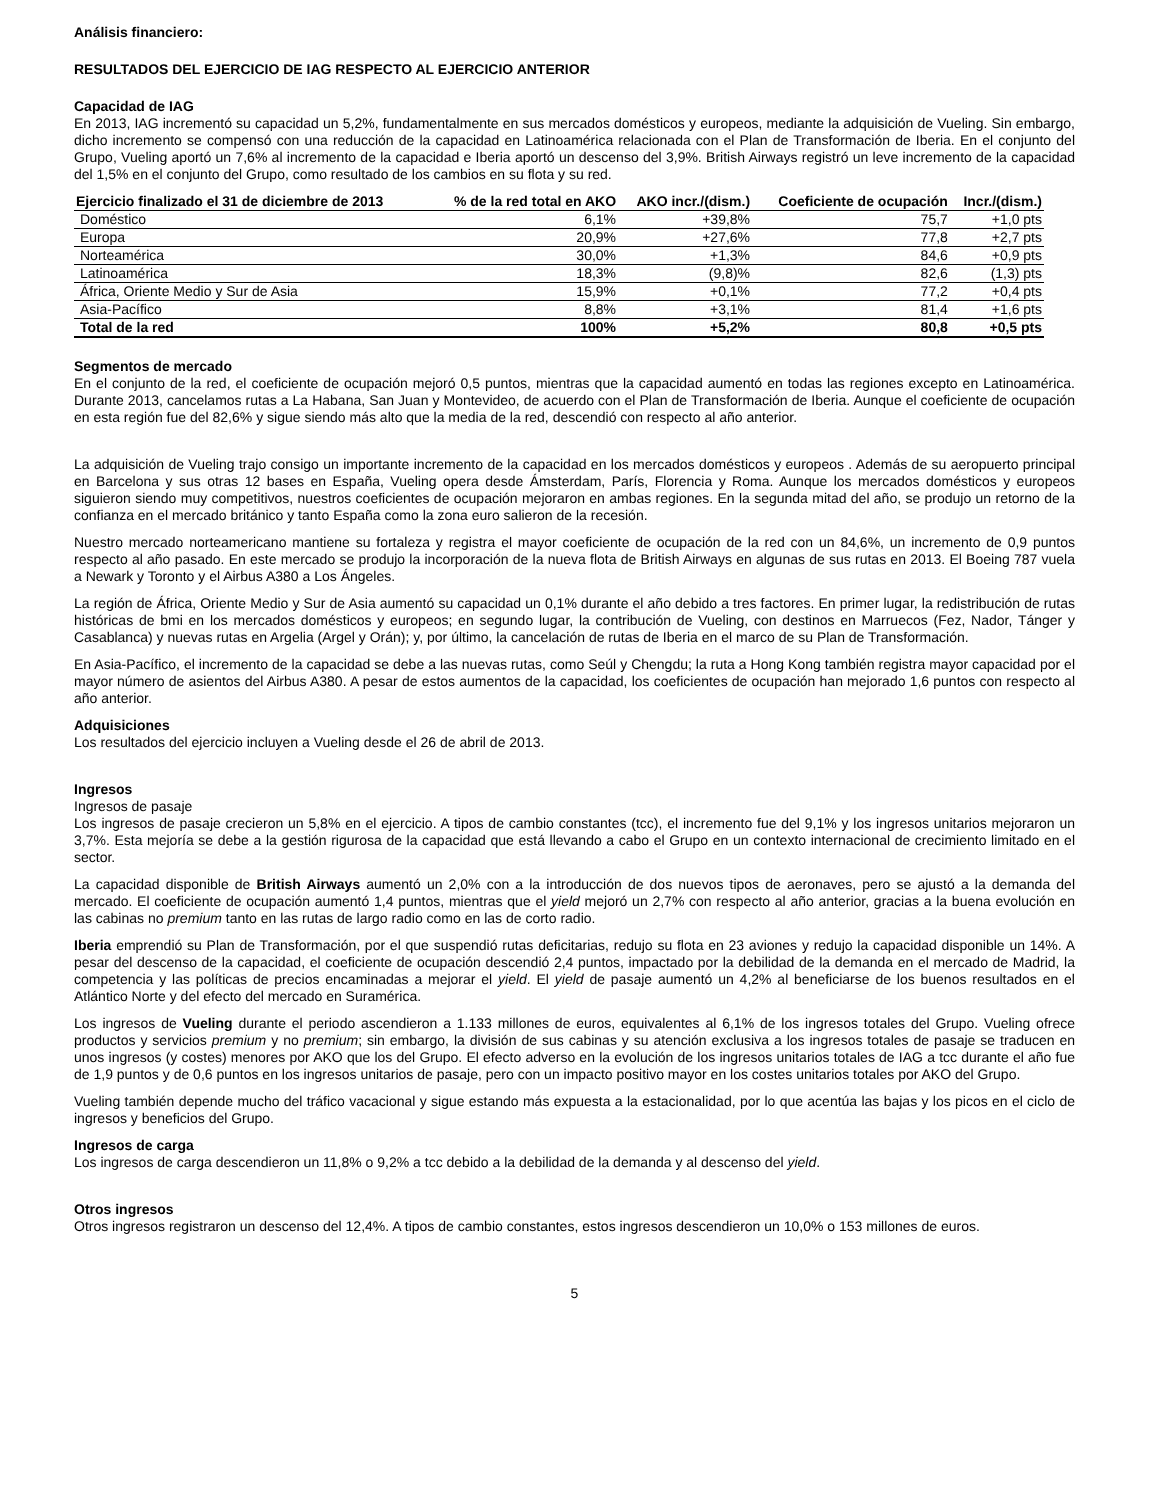Análisis financiero:
RESULTADOS DEL EJERCICIO DE IAG RESPECTO AL EJERCICIO ANTERIOR
Capacidad de IAG
En 2013, IAG incrementó su capacidad un 5,2%, fundamentalmente en sus mercados domésticos y europeos, mediante la adquisición de Vueling. Sin embargo, dicho incremento se compensó con una reducción de la capacidad en Latinoamérica relacionada con el Plan de Transformación de Iberia. En el conjunto del Grupo, Vueling aportó un 7,6% al incremento de la capacidad e Iberia aportó un descenso del 3,9%. British Airways registró un leve incremento de la capacidad del 1,5% en el conjunto del Grupo, como resultado de los cambios en su flota y su red.
| Ejercicio finalizado el 31 de diciembre de 2013 | % de la red total en AKO | AKO incr./(dism.) | Coeficiente de ocupación | Incr./(dism.) |
| --- | --- | --- | --- | --- |
| Doméstico | 6,1% | +39,8% | 75,7 | +1,0 pts |
| Europa | 20,9% | +27,6% | 77,8 | +2,7 pts |
| Norteamérica | 30,0% | +1,3% | 84,6 | +0,9 pts |
| Latinoamérica | 18,3% | (9,8)% | 82,6 | (1,3) pts |
| África, Oriente Medio y Sur de Asia | 15,9% | +0,1% | 77,2 | +0,4 pts |
| Asia-Pacífico | 8,8% | +3,1% | 81,4 | +1,6 pts |
| Total de la red | 100% | +5,2% | 80,8 | +0,5 pts |
Segmentos de mercado
En el conjunto de la red, el coeficiente de ocupación mejoró 0,5 puntos, mientras que la capacidad aumentó en todas las regiones excepto en Latinoamérica. Durante 2013, cancelamos rutas a La Habana, San Juan y Montevideo, de acuerdo con el Plan de Transformación de Iberia. Aunque el coeficiente de ocupación en esta región fue del 82,6% y sigue siendo más alto que la media de la red, descendió con respecto al año anterior.
La adquisición de Vueling trajo consigo un importante incremento de la capacidad en los mercados domésticos y europeos . Además de su aeropuerto principal en Barcelona y sus otras 12 bases en España, Vueling opera desde Ámsterdam, París, Florencia y Roma. Aunque los mercados domésticos y europeos siguieron siendo muy competitivos, nuestros coeficientes de ocupación mejoraron en ambas regiones. En la segunda mitad del año, se produjo un retorno de la confianza en el mercado británico y tanto España como la zona euro salieron de la recesión.
Nuestro mercado norteamericano mantiene su fortaleza y registra el mayor coeficiente de ocupación de la red con un 84,6%, un incremento de 0,9 puntos respecto al año pasado. En este mercado se produjo la incorporación de la nueva flota de British Airways en algunas de sus rutas en 2013. El Boeing 787 vuela a Newark y Toronto y el Airbus A380 a Los Ángeles.
La región de África, Oriente Medio y Sur de Asia aumentó su capacidad un 0,1% durante el año debido a tres factores. En primer lugar, la redistribución de rutas históricas de bmi en los mercados domésticos y europeos; en segundo lugar, la contribución de Vueling, con destinos en Marruecos (Fez, Nador, Tánger y Casablanca) y nuevas rutas en Argelia (Argel y Orán); y, por último, la cancelación de rutas de Iberia en el marco de su Plan de Transformación.
En Asia-Pacífico, el incremento de la capacidad se debe a las nuevas rutas, como Seúl y Chengdu; la ruta a Hong Kong también registra mayor capacidad por el mayor número de asientos del Airbus A380. A pesar de estos aumentos de la capacidad, los coeficientes de ocupación han mejorado 1,6 puntos con respecto al año anterior.
Adquisiciones
Los resultados del ejercicio incluyen a Vueling desde el 26 de abril de 2013.
Ingresos
Ingresos de pasaje
Los ingresos de pasaje crecieron un 5,8% en el ejercicio. A tipos de cambio constantes (tcc), el incremento fue del 9,1% y los ingresos unitarios mejoraron un 3,7%. Esta mejoría se debe a la gestión rigurosa de la capacidad que está llevando a cabo el Grupo en un contexto internacional de crecimiento limitado en el sector.
La capacidad disponible de British Airways aumentó un 2,0% con a la introducción de dos nuevos tipos de aeronaves, pero se ajustó a la demanda del mercado. El coeficiente de ocupación aumentó 1,4 puntos, mientras que el yield mejoró un 2,7% con respecto al año anterior, gracias a la buena evolución en las cabinas no premium tanto en las rutas de largo radio como en las de corto radio.
Iberia emprendió su Plan de Transformación, por el que suspendió rutas deficitarias, redujo su flota en 23 aviones y redujo la capacidad disponible un 14%. A pesar del descenso de la capacidad, el coeficiente de ocupación descendió 2,4 puntos, impactado por la debilidad de la demanda en el mercado de Madrid, la competencia y las políticas de precios encaminadas a mejorar el yield. El yield de pasaje aumentó un 4,2% al beneficiarse de los buenos resultados en el Atlántico Norte y del efecto del mercado en Suramérica.
Los ingresos de Vueling durante el periodo ascendieron a 1.133 millones de euros, equivalentes al 6,1% de los ingresos totales del Grupo. Vueling ofrece productos y servicios premium y no premium; sin embargo, la división de sus cabinas y su atención exclusiva a los ingresos totales de pasaje se traducen en unos ingresos (y costes) menores por AKO que los del Grupo. El efecto adverso en la evolución de los ingresos unitarios totales de IAG a tcc durante el año fue de 1,9 puntos y de 0,6 puntos en los ingresos unitarios de pasaje, pero con un impacto positivo mayor en los costes unitarios totales por AKO del Grupo.
Vueling también depende mucho del tráfico vacacional y sigue estando más expuesta a la estacionalidad, por lo que acentúa las bajas y los picos en el ciclo de ingresos y beneficios del Grupo.
Ingresos de carga
Los ingresos de carga descendieron un 11,8% o 9,2% a tcc debido a la debilidad de la demanda y al descenso del yield.
Otros ingresos
Otros ingresos registraron un descenso del 12,4%. A tipos de cambio constantes, estos ingresos descendieron un 10,0% o 153 millones de euros.
5